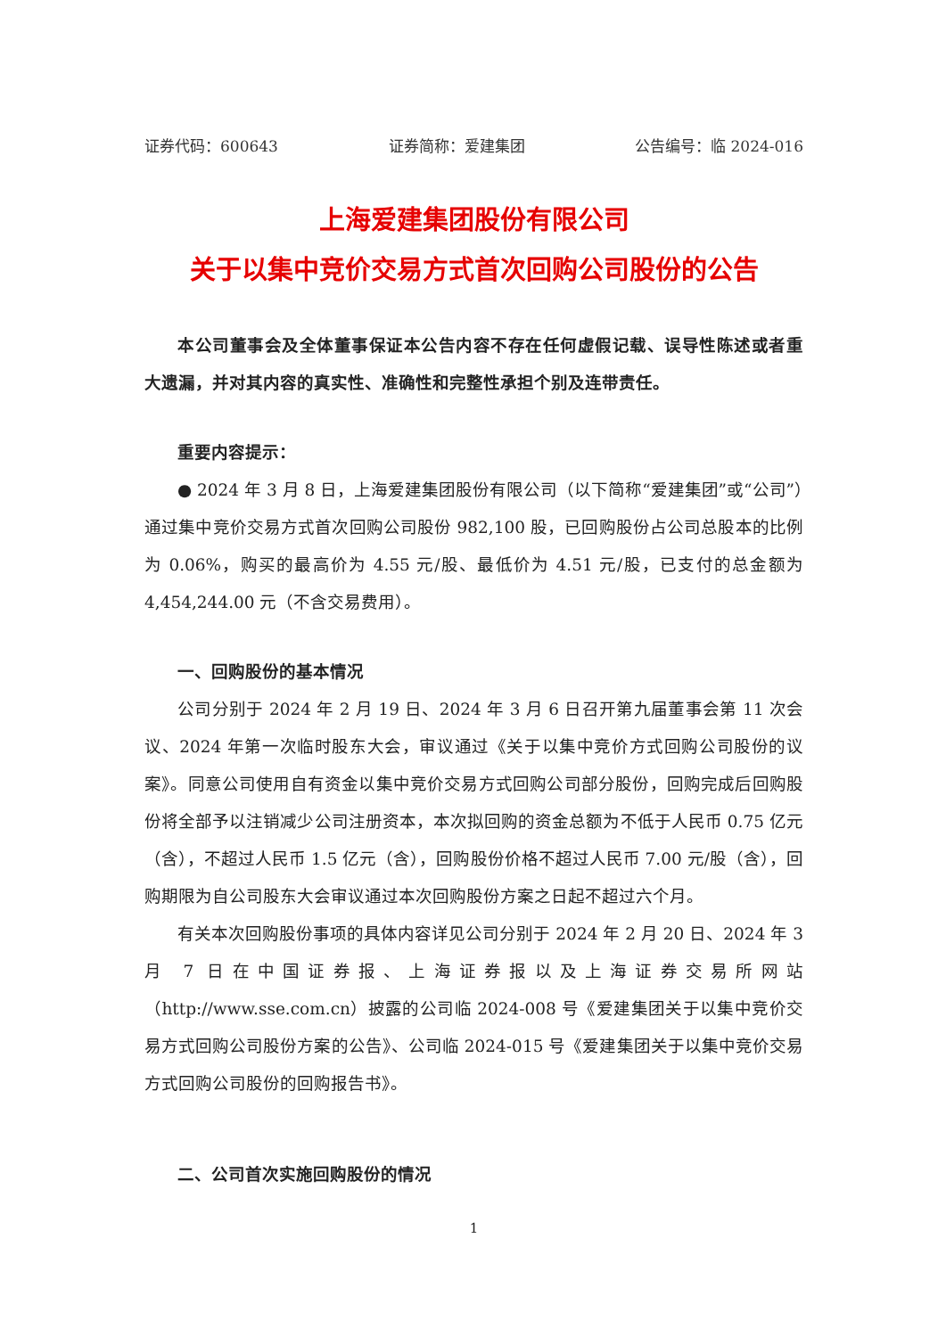证券代码：600643 证券简称：爱建集团 公告编号：临 2024-016
上海爱建集团股份有限公司
关于以集中竞价交易方式首次回购公司股份的公告
本公司董事会及全体董事保证本公告内容不存在任何虚假记载、误导性陈述或者重大遗漏，并对其内容的真实性、准确性和完整性承担个别及连带责任。
重要内容提示：
● 2024 年 3 月 8 日，上海爱建集团股份有限公司（以下简称“爱建集团”或“公司”）通过集中竞价交易方式首次回购公司股份 982,100 股，已回购股份占公司总股本的比例为 0.06%，购买的最高价为 4.55 元/股、最低价为 4.51 元/股，已支付的总金额为 4,454,244.00 元（不含交易费用）。
一、回购股份的基本情况
公司分别于 2024 年 2 月 19 日、2024 年 3 月 6 日召开第九届董事会第 11 次会议、2024 年第一次临时股东大会，审议通过《关于以集中竞价方式回购公司股份的议案》。同意公司使用自有资金以集中竞价交易方式回购公司部分股份，回购完成后回购股份将全部予以注销减少公司注册资本，本次拟回购的资金总额为不低于人民币 0.75 亿元（含），不超过人民币 1.5 亿元（含），回购股份价格不超过人民币 7.00 元/股（含），回购期限为自公司股东大会审议通过本次回购股份方案之日起不超过六个月。
有关本次回购股份事项的具体内容详见公司分别于 2024 年 2 月 20 日、2024 年 3 月 7 日在中国证券报、上海证券报以及上海证券交易所网站（http://www.sse.com.cn）披露的公司临 2024-008 号《爱建集团关于以集中竞价交易方式回购公司股份方案的公告》、公司临 2024-015 号《爱建集团关于以集中竞价交易方式回购公司股份的回购报告书》。
二、公司首次实施回购股份的情况
1